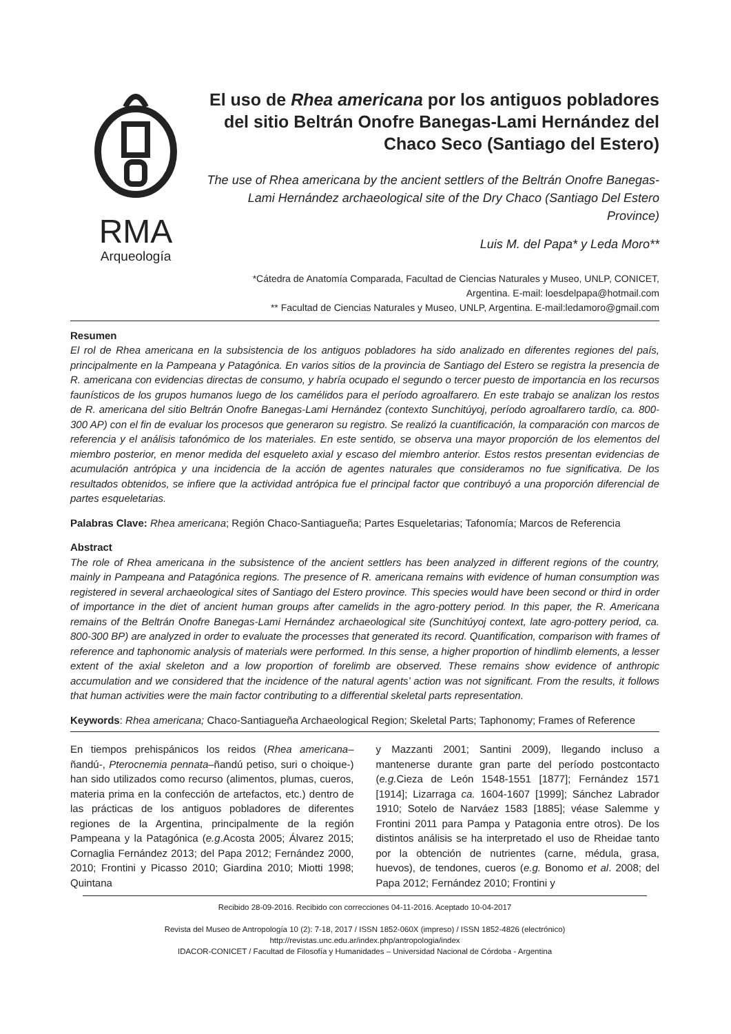RMA
Arqueología
El uso de Rhea americana por los antiguos pobladores del sitio Beltrán Onofre Banegas-Lami Hernández del Chaco Seco (Santiago del Estero)
The use of Rhea americana by the ancient settlers of the Beltrán Onofre Banegas-Lami Hernández archaeological site of the Dry Chaco (Santiago Del Estero Province)
Luis M. del Papa* y Leda Moro**
*Cátedra de Anatomía Comparada, Facultad de Ciencias Naturales y Museo, UNLP, CONICET,
Argentina. E-mail: loesdelpapa@hotmail.com
** Facultad de Ciencias Naturales y Museo, UNLP, Argentina. E-mail:ledamoro@gmail.com
Resumen
El rol de Rhea americana en la subsistencia de los antiguos pobladores ha sido analizado en diferentes regiones del país, principalmente en la Pampeana y Patagónica. En varios sitios de la provincia de Santiago del Estero se registra la presencia de R. americana con evidencias directas de consumo, y habría ocupado el segundo o tercer puesto de importancia en los recursos faunísticos de los grupos humanos luego de los camélidos para el período agroalfarero. En este trabajo se analizan los restos de R. americana del sitio Beltrán Onofre Banegas-Lami Hernández (contexto Sunchitúyoj, período agroalfarero tardío, ca. 800-300 AP) con el fin de evaluar los procesos que generaron su registro. Se realizó la cuantificación, la comparación con marcos de referencia y el análisis tafonómico de los materiales. En este sentido, se observa una mayor proporción de los elementos del miembro posterior, en menor medida del esqueleto axial y escaso del miembro anterior. Estos restos presentan evidencias de acumulación antrópica y una incidencia de la acción de agentes naturales que consideramos no fue significativa. De los resultados obtenidos, se infiere que la actividad antrópica fue el principal factor que contribuyó a una proporción diferencial de partes esqueletarias.
Palabras Clave: Rhea americana; Región Chaco-Santiagueña; Partes Esqueletarias; Tafonomía; Marcos de Referencia
Abstract
The role of Rhea americana in the subsistence of the ancient settlers has been analyzed in different regions of the country, mainly in Pampeana and Patagónica regions. The presence of R. americana remains with evidence of human consumption was registered in several archaeological sites of Santiago del Estero province. This species would have been second or third in order of importance in the diet of ancient human groups after camelids in the agro-pottery period. In this paper, the R. Americana remains of the Beltrán Onofre Banegas-Lami Hernández archaeological site (Sunchitúyoj context, late agro-pottery period, ca. 800-300 BP) are analyzed in order to evaluate the processes that generated its record. Quantification, comparison with frames of reference and taphonomic analysis of materials were performed. In this sense, a higher proportion of hindlimb elements, a lesser extent of the axial skeleton and a low proportion of forelimb are observed. These remains show evidence of anthropic accumulation and we considered that the incidence of the natural agents’ action was not significant. From the results, it follows that human activities were the main factor contributing to a differential skeletal parts representation.
Keywords: Rhea americana; Chaco-Santiagueña Archaeological Region; Skeletal Parts; Taphonomy; Frames of Reference
En tiempos prehispánicos los reidos (Rhea americana–ñandú-, Pterocnemia pennata–ñandú petiso, suri o choique-) han sido utilizados como recurso (alimentos, plumas, cueros, materia prima en la confección de artefactos, etc.) dentro de las prácticas de los antiguos pobladores de diferentes regiones de la Argentina, principalmente de la región Pampeana y la Patagónica (e.g.Acosta 2005; Álvarez 2015; Cornaglia Fernández 2013; del Papa 2012; Fernández 2000, 2010; Frontini y Picasso 2010; Giardina 2010; Miotti 1998; Quintana
y Mazzanti 2001; Santini 2009), llegando incluso a mantenerse durante gran parte del período postcontacto (e.g. Cieza de León 1548-1551 [1877]; Fernández 1571 [1914]; Lizarraga ca. 1604-1607 [1999]; Sánchez Labrador 1910; Sotelo de Narváez 1583 [1885]; véase Salemme y Frontini 2011 para Pampa y Patagonia entre otros). De los distintos análisis se ha interpretado el uso de Rheidae tanto por la obtención de nutrientes (carne, médula, grasa, huevos), de tendones, cueros (e.g. Bonomo et al. 2008; del Papa 2012; Fernández 2010; Frontini y
Recibido 28-09-2016. Recibido con correcciones 04-11-2016. Aceptado 10-04-2017
Revista del Museo de Antropología 10 (2): 7-18, 2017 / ISSN 1852-060X (impreso) / ISSN 1852-4826 (electrónico)
http://revistas.unc.edu.ar/index.php/antropologia/index
IDACOR-CONICET / Facultad de Filosofía y Humanidades – Universidad Nacional de Córdoba - Argentina